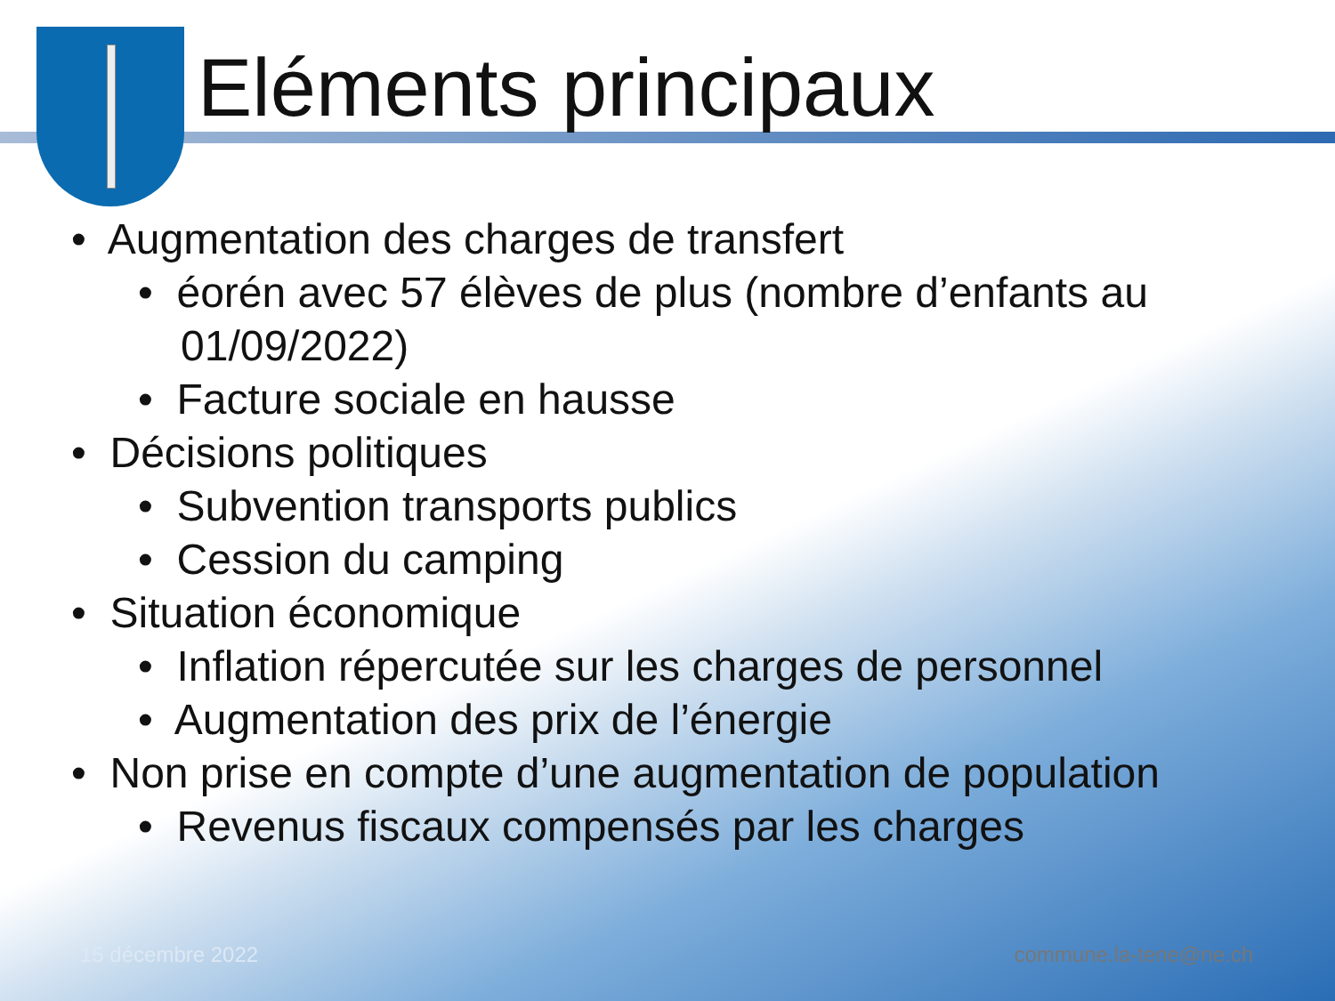Eléments principaux
• Augmentation des charges de transfert
• éorén avec 57 élèves de plus (nombre d’enfants au 01/09/2022)
• Facture sociale en hausse
• Décisions politiques
• Subvention transports publics
• Cession du camping
• Situation économique
• Inflation répercutée sur les charges de personnel
• Augmentation des prix de l’énergie
• Non prise en compte d’une augmentation de population
• Revenus fiscaux compensés par les charges
15 décembre 2022 commune.la-tene@ne.ch